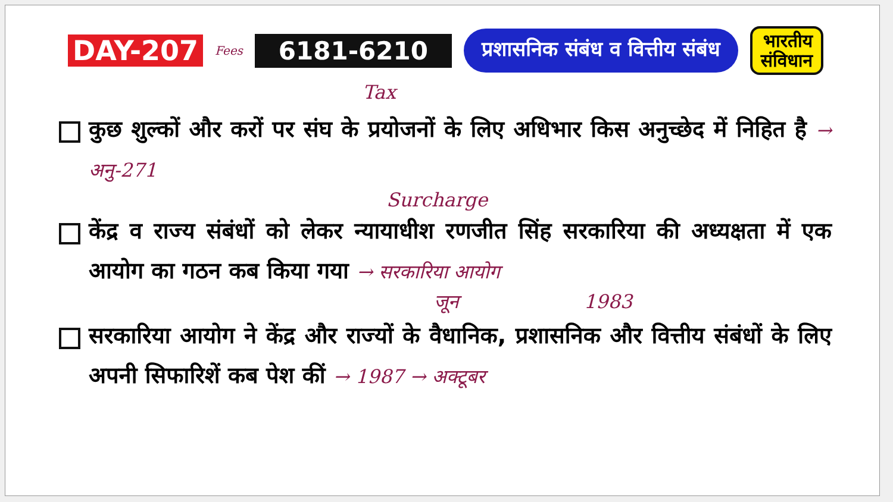DAY-207
Fees
6181-6210
प्रशासनिक संबंध व वित्तीय संबंध
भारतीय
संविधान
Tax
कुछ शुल्कों और करों पर संघ के प्रयोजनों के लिए अधिभार किस अनुच्छेद में निहित है → अनु-271
Surcharge
केंद्र व राज्य संबंधों को लेकर न्यायाधीश रणजीत सिंह सरकारिया की अध्यक्षता में एक आयोग का गठन कब किया गया → सरकारिया आयोग
जून 1983
सरकारिया आयोग ने केंद्र और राज्यों के वैधानिक, प्रशासनिक और वित्तीय संबंधों के लिए अपनी सिफारिशें कब पेश कीं → 1987 → अक्टूबर